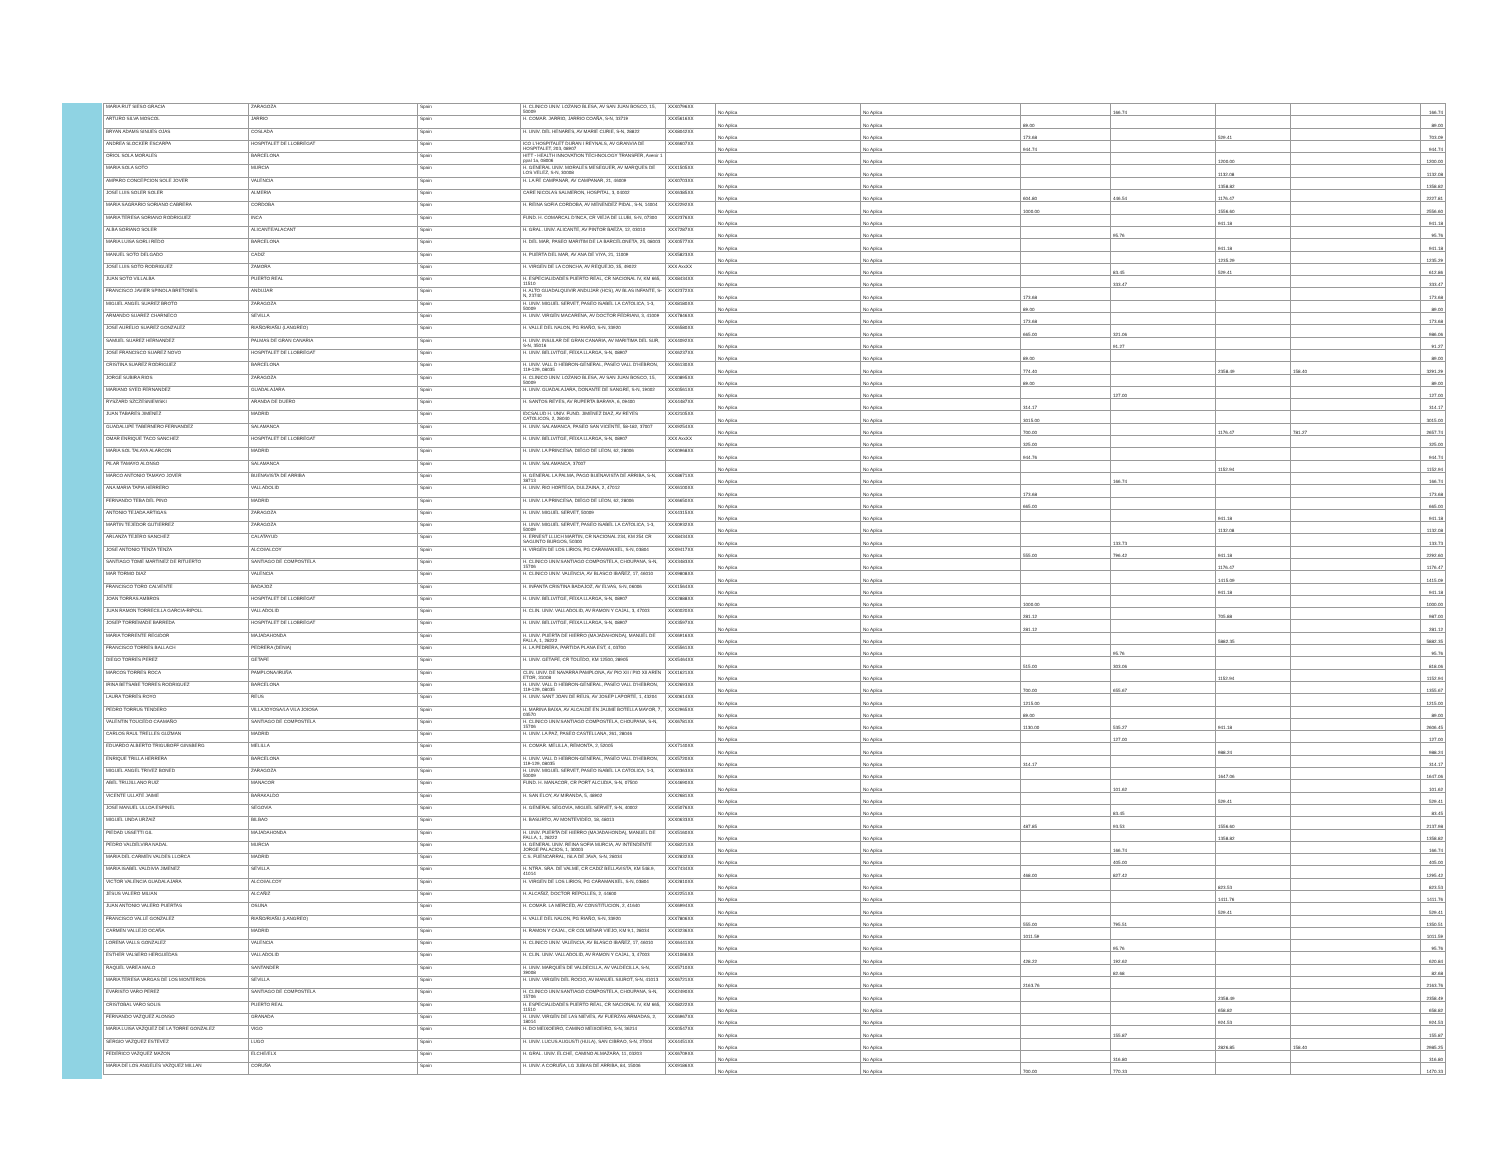| MARIA RUT SIESO GRACIA | ZARAGOZA | Spain | H. CLINICO UNIV. LOZANO BLESA, AV SAN JUAN BOSCO, 15, 50009 | XXX0796XX | No Aplica | No Aplica | | 166.74 | | | 166.74 |
| ARTURO SILVA MOSCOL | JARRIO | Spain | H. COMAR. JARRIO, JARRIO COAÑA, S-N, 33719 | XXX5616XX | No Aplica | No Aplica | 89.00 | | | | 89.00 |
| BRYAN ADAMS SINUES OJAS | COSLADA | Spain | H. UNIV. DEL HENARES, AV MARIE CURIE, S-N, 28822 | XXX8042XX | No Aplica | No Aplica | 173.68 | | 529.41 | | 703.09 |
| ANDREA SLOCKER ESCARPA | HOSPITALET DE LLOBREGAT | Spain | ICO L'HOSPITALET DURAN I REYNALS, AV GRANVIA DE HOSPITALET, 203, 08907 | XXX6607XX | No Aplica | No Aplica | 944.74 | | | | 944.74 |
| ORIOL SOLA MORALES | BARCELONA | Spain | HITT - HEALTH INNOVATION TECHNOLOGY TRANSFER, Avenir 1 ppal 1a, 08006 | | No Aplica | No Aplica | | | 1200.00 | | 1200.00 |
| MARIA SOLA SOTO | MURCIA | Spain | H. GENERAL UNIV. MORALES MESEGUER, AV MARQUES DE LOS VELEZ, S-N, 30008 | XXX1505XX | No Aplica | No Aplica | | | 1132.08 | | 1132.08 |
| AMPARO CONCEPCION SOLE JOVER | VALENCIA | Spain | H. LA FE CAMPANAR, AV CAMPANAR, 21, 46009 | XXX0703XX | No Aplica | No Aplica | | | 1358.82 | | 1358.82 |
| JOSE LUIS SOLER SOLER | ALMERIA | Spain | CARE NICOLAS SALMERON, HOSPITAL, 3, 04002 | XXX6385XX | No Aplica | No Aplica | 604.80 | 446.54 | 1176.47 | | 2227.81 |
| MARIA SAGRARIO SORIANO CABRERA | CORDOBA | Spain | H. REINA SOFIA CORDOBA, AV MENENDEZ PIDAL, S-N, 14004 | XXX2292XX | No Aplica | No Aplica | 1000.00 | | 1556.60 | | 2556.60 |
| MARIA TERESA SORIANO RODRIGUEZ | INCA | Spain | FUND. H. COMARCAL D'INCA, CR VIEJA DE LLUBI, S-N, 07300 | XXX2376XX | No Aplica | No Aplica | | | 941.18 | | 941.18 |
| ALBA SORIANO SOLER | ALICANTE/ALACANT | Spain | H. GRAL. UNIV. ALICANTE, AV PINTOR BAEZA, 12, 03010 | XXX7287XX | No Aplica | No Aplica | | 95.76 | | | 95.76 |
| MARIA LUISA SORLI REDO | BARCELONA | Spain | H. DEL MAR, PASEO MARITIM DE LA BARCELONETA, 25, 08003 | XXX0577XX | No Aplica | No Aplica | | | 941.18 | | 941.18 |
| MANUEL SOTO DELGADO | CADIZ | Spain | H. PUERTA DEL MAR, AV ANA DE VIYA, 21, 11009 | XXX5823XX | No Aplica | No Aplica | | | 1235.29 | | 1235.29 |
| JOSE LUIS SOTO RODRIGUEZ | ZAMORA | Spain | H. VIRGEN DE LA CONCHA, AV REQUEJO, 35, 49022 | XXX AxxXX | No Aplica | No Aplica | | 83.45 | 529.41 | | 612.86 |
| JUAN SOTO VILLALBA | PUERTO REAL | Spain | H. ESPECIALIDADES PUERTO REAL, CR NACIONAL IV, KM 665, 11510 | XXX8434XX | No Aplica | No Aplica | | 333.47 | | | 333.47 |
| FRANCISCO JAVIER SPINOLA BRETONES | ANDUJAR | Spain | H. ALTO GUADALQUIVIR ANDUJAR (HCS), AV BLAS INFANTE, S-N, 23740 | XXX2372XX | No Aplica | No Aplica | 173.68 | | | | 173.68 |
| MIGUEL ANGEL SUAREZ BROTO | ZARAGOZA | Spain | H. UNIV. MIGUEL SERVET, PASEO ISABEL LA CATOLICA, 1-3, 50009 | XXX8180XX | No Aplica | No Aplica | 89.00 | | | | 89.00 |
| ARMANDO SUAREZ CHARNECO | SEVILLA | Spain | H. UNIV. VIRGEN MACARENA, AV DOCTOR FEDRIANI, 3, 41009 | XXX7846XX | No Aplica | No Aplica | 173.68 | | | | 173.68 |
| JOSE AURELIO SUAREZ GONZALEZ | RIAÑO/RIAÑU (LANGREO) | Spain | H. VALLE DEL NALON, PG RIAÑO, S-N, 33920 | XXX6580XX | No Aplica | No Aplica | 665.00 | 321.06 | | | 986.06 |
| SAMUEL SUAREZ HERNANDEZ | PALMAS DE GRAN CANARIA | Spain | H. UNIV. INSULAR DE GRAN CANARIA, AV MARITIMA DEL SUR, S-N, 35016 | XXX4092XX | No Aplica | No Aplica | | 91.27 | | | 91.27 |
| JOSE FRANCISCO SUAREZ NOVO | HOSPITALET DE LLOBREGAT | Spain | H. UNIV. BELLVITGE, FEIXA LLARGA, S-N, 08907 | XXX6237XX | No Aplica | No Aplica | 89.00 | | | | 89.00 |
| CRISTINA SUAREZ RODRIGUEZ | BARCELONA | Spain | H. UNIV. VALL D HEBRON-GENERAL, PASEO VALL D'HEBRON, 119-129, 08035 | XXX6130XX | No Aplica | No Aplica | 774.40 | | 2358.49 | 158.40 | 3291.29 |
| JORGE SUBIRA RIOS | ZARAGOZA | Spain | H. CLINICO UNIV. LOZANO BLESA, AV SAN JUAN BOSCO, 15, 50009 | XXX0895XX | No Aplica | No Aplica | 89.00 | | | | 89.00 |
| MARIANO SYED FERNANDEZ | GUADALAJARA | Spain | H. UNIV. GUADALAJARA, DONANTE DE SANGRE, S-N, 19002 | XXX0561XX | No Aplica | No Aplica | | 127.00 | | | 127.00 |
| RYSZARD SZCZESNIEWSKI | ARANDA DE DUERO | Spain | H. SANTOS REYES, AV RUPERTA BARAYA, 6, 09400 | XXX4487XX | No Aplica | No Aplica | 314.17 | | | | 314.17 |
| JUAN TABARES JIMENEZ | MADRID | Spain | IDCSALUD H. UNIV. FUND. JIMENEZ DIAZ, AV REYES CATOLICOS, 2, 28040 | XXX2105XX | No Aplica | No Aplica | 3015.00 | | | | 3015.00 |
| GUADALUPE TABERNERO FERNANDEZ | SALAMANCA | Spain | H. UNIV. SALAMANCA, PASEO SAN VICENTE, 58-182, 37007 | XXX9254XX | No Aplica | No Aplica | 700.00 | | 1176.47 | 781.27 | 2657.74 |
| OMAR ENRIQUE TACO SANCHEZ | HOSPITALET DE LLOBREGAT | Spain | H. UNIV. BELLVITGE, FEIXA LLARGA, S-N, 08907 | XXX AxxXX | No Aplica | No Aplica | 325.00 | | | | 325.00 |
| MARIA SOL TALAYA ALARCON | MADRID | Spain | H. UNIV. LA PRINCESA, DIEGO DE LEON, 62, 28006 | XXX0968XX | No Aplica | No Aplica | 944.76 | | | | 944.74 |
| PILAR TAMAYO ALONSO | SALAMANCA | Spain | H. UNIV. SALAMANCA, 37007 | | No Aplica | No Aplica | | | 1152.94 | | 1152.94 |
| MARCO ANTONIO TAMAYO JOVER | BUENAVISTA DE ARRIBA | Spain | H. GENERAL LA PALMA, PAGO BUENAVISTA DE ARRIBA, S-N, 38713 | XXX8671XX | No Aplica | No Aplica | | 166.74 | | | 166.74 |
| ANA MARIA TAPIA HERRERO | VALLADOLID | Spain | H. UNIV. RIO HORTEGA, DULZAINA, 2, 47012 | XXX6100XX | No Aplica | No Aplica | 173.68 | | | | 173.68 |
| FERNANDO TEBA DEL PINO | MADRID | Spain | H. UNIV. LA PRINCESA, DIEGO DE LEON, 62, 28006 | XXX6650XX | No Aplica | No Aplica | 665.00 | | | | 665.00 |
| ANTONIO TEJADA ARTIGAS | ZARAGOZA | Spain | H. UNIV. MIGUEL SERVET, 50009 | XXX4315XX | No Aplica | No Aplica | | | 941.18 | | 941.18 |
| MARTIN TEJEDOR GUTIERREZ | ZARAGOZA | Spain | H. UNIV. MIGUEL SERVET, PASEO ISABEL LA CATOLICA, 1-3, 50009 | XXX0932XX | No Aplica | No Aplica | | | 1132.08 | | 1132.08 |
| ARLANZA TEJERO SANCHEZ | CALATAYUD | Spain | H. ERNEST LLUCH MARTIN, CR NACIONAL 234, KM 254 CR SAGUNTO BURGOS, 50300 | XXX8434XX | No Aplica | No Aplica | | 133.73 | | | 133.73 |
| JOSE ANTONIO TENZA TENZA | ALCOI/ALCOY | Spain | H. VIRGEN DE LOS LIRIOS, PG CARAMANXEL, S-N, 03804 | XXX9417XX | No Aplica | No Aplica | 555.00 | 796.42 | 941.18 | | 2292.60 |
| SANTIAGO TOME MARTINEZ DE RITUERTO | SANTIAGO DE COMPOSTELA | Spain | H. CLINICO UNIV.SANTIAGO COMPOSTELA, CHOUPANA, S-N, 15706 | XXX3483XX | No Aplica | No Aplica | | | 1176.47 | | 1176.47 |
| MAR TORMO DIAZ | VALENCIA | Spain | H. CLINICO UNIV. VALENCIA, AV BLASCO IBAÑEZ, 17, 46010 | XXX9808XX | No Aplica | No Aplica | | | 1415.09 | | 1415.09 |
| FRANCISCO TORO CALVENTE | BADAJOZ | Spain | H. INFANTA CRISTINA BADAJOZ, AV ELVAS, S-N, 06006 | XXX1564XX | No Aplica | No Aplica | | | 941.18 | | 941.18 |
| JOAN TORRAS AMBROS | HOSPITALET DE LLOBREGAT | Spain | H. UNIV. BELLVITGE, FEIXA LLARGA, S-N, 08907 | XXX2888XX | No Aplica | No Aplica | 1000.00 | | | | 1000.00 |
| JUAN RAMON TORRECILLA GARCIA-RIPOLL | VALLADOLID | Spain | H. CLIN. UNIV. VALLADOLID, AV RAMON Y CAJAL, 3, 47003 | XXX0020XX | No Aplica | No Aplica | 281.12 | | 705.88 | | 987.00 |
| JOSEP TORREMADE BARREDA | HOSPITALET DE LLOBREGAT | Spain | H. UNIV. BELLVITGE, FEIXA LLARGA, S-N, 08907 | XXX3597XX | No Aplica | No Aplica | 281.12 | | | | 281.12 |
| MARIA TORRENTE REGIDOR | MAJADAHONDA | Spain | H. UNIV. PUERTA DE HIERRO (MAJADAHONDA), MANUEL DE FALLA, 1, 28222 | XXX6916XX | No Aplica | No Aplica | | | 5882.35 | | 5882.35 |
| FRANCISCO TORRES BALLACH | PEDRERA (DENIA) | Spain | H. LA PEDRERA, PARTIDA PLANA EST, 4, 03700 | XXX5561XX | No Aplica | No Aplica | | 95.76 | | | 95.76 |
| DIEGO TORRES PEREZ | GETAFE | Spain | H. UNIV. GETAFE, CR TOLEDO, KM 12500, 28905 | XXX5464XX | No Aplica | No Aplica | 515.00 | 303.06 | | | 818.06 |
| MARCOS TORRES ROCA | PAMPLONA/IRUÑA | Spain | CLIN. UNIV. DE NAVARRA PAMPLONA, AV PIO XII / PIO XII AREN ETOR, 31008 | XXX1621XX | No Aplica | No Aplica | | | 1152.94 | | 1152.94 |
| IRINA BETSABE TORRES RODRIGUEZ | BARCELONA | Spain | H. UNIV. VALL D HEBRON-GENERAL, PASEO VALL D'HEBRON, 119-129, 08035 | XXX2693XX | No Aplica | No Aplica | 700.00 | 655.67 | | | 1355.67 |
| LAURA TORRES ROYO | REUS | Spain | H. UNIV. SANT JOAN DE REUS, AV JOSEP LAPORTE, 1, 43204 | XXX0614XX | No Aplica | No Aplica | 1215.00 | | | | 1215.00 |
| PEDRO TORRUS TENDERO | VILLAJOYOSA/LA VILA JOIOSA | Spain | H. MARINA BAIXA, AV ALCALDE EN JAUME BOTELLA MAYOR, 7, 03570 | XXX2965XX | No Aplica | No Aplica | 89.00 | | | | 89.00 |
| VALENTIN TOUCEDO CAAMAÑO | SANTIAGO DE COMPOSTELA | Spain | H. CLINICO UNIV.SANTIAGO COMPOSTELA, CHOUPANA, S-N, 15706 | XXX6781XX | No Aplica | No Aplica | 1130.00 | 535.27 | 941.18 | | 2606.45 |
| CARLOS RAUL TRELLES GUZMAN | MADRID | Spain | H. UNIV. LA PAZ, PASEO CASTELLANA, 261, 28046 | | No Aplica | No Aplica | | 127.00 | | | 127.00 |
| EDUARDO ALBERTO TRIGUBOFF GINSBERG | MELILLA | Spain | H. COMAR. MELILLA, REMONTA, 2, 52005 | XXX7140XX | No Aplica | No Aplica | | | 988.24 | | 988.24 |
| ENRIQUE TRILLA HERRERA | BARCELONA | Spain | H. UNIV. VALL D HEBRON-GENERAL, PASEO VALL D'HEBRON, 119-129, 08035 | XXX5720XX | No Aplica | No Aplica | 314.17 | | | | 314.17 |
| MIGUEL ANGEL TRIVEZ BONED | ZARAGOZA | Spain | H. UNIV. MIGUEL SERVET, PASEO ISABEL LA CATOLICA, 1-3, 50009 | XXX0363XX | No Aplica | No Aplica | | | 1647.06 | | 1647.06 |
| ABEL TRUJILLANO RUIZ | MANACOR | Spain | FUND. H. MANACOR, CR PORT ALCUDIA, S-N, 07500 | XXX4690XX | No Aplica | No Aplica | | 101.62 | | | 101.62 |
| VICENTE ULLATE JAIME | BARAKALDO | Spain | H. SAN ELOY, AV MIRANDA, 5, 48902 | XXX2681XX | No Aplica | No Aplica | | | 529.41 | | 529.41 |
| JOSE MANUEL ULLOA ESPINEL | SEGOVIA | Spain | H. GENERAL SEGOVIA, MIGUEL SERVET, S-N, 40002 | XXX5076XX | No Aplica | No Aplica | | 83.45 | | | 83.45 |
| MIGUEL UNDA URZAIZ | BILBAO | Spain | H. BASURTO, AV MONTEVIDEO, 18, 48013 | XXX0633XX | No Aplica | No Aplica | 487.85 | 93.53 | 1556.60 | | 2137.98 |
| PIEDAD USSETTI GIL | MAJADAHONDA | Spain | H. UNIV. PUERTA DE HIERRO (MAJADAHONDA), MANUEL DE FALLA, 1, 28222 | XXX5160XX | No Aplica | No Aplica | | | 1358.82 | | 1358.82 |
| PEDRO VALDELVIRA NADAL | MURCIA | Spain | H. GENERAL UNIV. REINA SOFIA MURCIA, AV INTENDENTE JORGE PALACIOS, 1, 30003 | XXX8221XX | No Aplica | No Aplica | | 166.74 | | | 166.74 |
| MARIA DEL CARMEN VALDES LLORCA | MADRID | Spain | C.S. FUENCARRAL, ISLA DE JAVA, S-N, 28034 | XXX2832XX | No Aplica | No Aplica | | 405.00 | | | 405.00 |
| MARIA ISABEL VALDIVIA JIMENEZ | SEVILLA | Spain | H. NTRA. SRA. DE VALME, CR CADIZ BELLAVISTA, KM 548.9, 41014 | XXX7434XX | No Aplica | No Aplica | 468.00 | 827.42 | | | 1295.42 |
| VICTOR VALENCIA GUADALAJARA | ALCOI/ALCOY | Spain | H. VIRGEN DE LOS LIRIOS, PG CARAMANXEL, S-N, 03804 | XXX2810XX | No Aplica | No Aplica | | | 823.53 | | 823.53 |
| JESUS VALERO MILIAN | ALCAÑIZ | Spain | H. ALCAÑIZ, DOCTOR REPOLLES, 2, 44600 | XXX2251XX | No Aplica | No Aplica | | | 1411.76 | | 1411.76 |
| JUAN ANTONIO VALERO PUERTAS | OSUNA | Spain | H. COMAR. LA MERCED, AV CONSTITUCION, 2, 41640 | XXX6994XX | No Aplica | No Aplica | | | 529.41 | | 529.41 |
| FRANCISCO VALLE GONZALEZ | RIAÑO/RIAÑU (LANGREO) | Spain | H. VALLE DEL NALON, PG RIAÑO, S-N, 33920 | XXX7806XX | No Aplica | No Aplica | 555.00 | 795.51 | | | 1350.51 |
| CARMEN VALLEJO OCAÑA | MADRID | Spain | H. RAMON Y CAJAL, CR COLMENAR VIEJO, KM 9,1, 28034 | XXX3236XX | No Aplica | No Aplica | 1011.59 | | | | 1011.59 |
| LORENA VALLS GONZALEZ | VALENCIA | Spain | H. CLINICO UNIV. VALENCIA, AV BLASCO IBAÑEZ, 17, 46010 | XXX6441XX | No Aplica | No Aplica | | 95.76 | | | 95.76 |
| ESTHER VALSERO HERGUEDAS | VALLADOLID | Spain | H. CLIN. UNIV. VALLADOLID, AV RAMON Y CAJAL, 3, 47003 | XXX1066XX | No Aplica | No Aplica | 428.22 | 192.62 | | | 620.84 |
| RAQUEL VAREA MALO | SANTANDER | Spain | H. UNIV. MARQUES DE VALDECILLA, AV VALDECILLA, S-N, 39008 | XXX5710XX | No Aplica | No Aplica | | 82.68 | | | 82.68 |
| MARIA TERESA VARGAS DE LOS MONTEROS | SEVILLA | Spain | H. UNIV. VIRGEN DEL ROCIO, AV MANUEL SIUROT, S-N, 41013 | XXX6721XX | No Aplica | No Aplica | 2163.76 | | | | 2163.76 |
| EVARISTO VARO PEREZ | SANTIAGO DE COMPOSTELA | Spain | H. CLINICO UNIV.SANTIAGO COMPOSTELA, CHOUPANA, S-N, 15706 | XXX2490XX | No Aplica | No Aplica | | | 2358.49 | | 2358.49 |
| CRISTOBAL VARO SOLIS | PUERTO REAL | Spain | H. ESPECIALIDADES PUERTO REAL, CR NACIONAL IV, KM 665, 11510 | XXX8222XX | No Aplica | No Aplica | | | 658.82 | | 658.82 |
| FERNANDO VAZQUEZ ALONSO | GRANADA | Spain | H. UNIV. VIRGEN DE LAS NIEVES, AV FUERZAS ARMADAS, 2, 18014 | XXX6967XX | No Aplica | No Aplica | | | 924.53 | | 924.53 |
| MARIA LUISA VAZQUEZ DE LA TORRE GONZALEZ | VIGO | Spain | H. DO MEIXOEIRO, CAMINO MEIXOEIRO, S-N, 36214 | XXX0547XX | No Aplica | No Aplica | | 155.87 | | | 155.87 |
| SERGIO VAZQUEZ ESTEVEZ | LUGO | Spain | H. UNIV. LUCUS AUGUSTI (HULA), SAN CIBRAO, S-N, 27004 | XXX4451XX | No Aplica | No Aplica | | | 2826.85 | 158.40 | 2985.25 |
| FEDERICO VAZQUEZ MAZON | ELCHE/ELX | Spain | H. GRAL. UNIV. ELCHE, CAMINO ALMAZARA, 11, 03203 | XXX6709XX | No Aplica | No Aplica | | 316.80 | | | 316.80 |
| MARIA DE LOS ANGELES VAZQUEZ MILLAN | CORUÑA | Spain | H. UNIV. A CORUÑA, LG JUBIAS DE ARRIBA, 84, 15006 | XXX9186XX | No Aplica | No Aplica | 700.00 | 770.33 | | | 1470.33 |